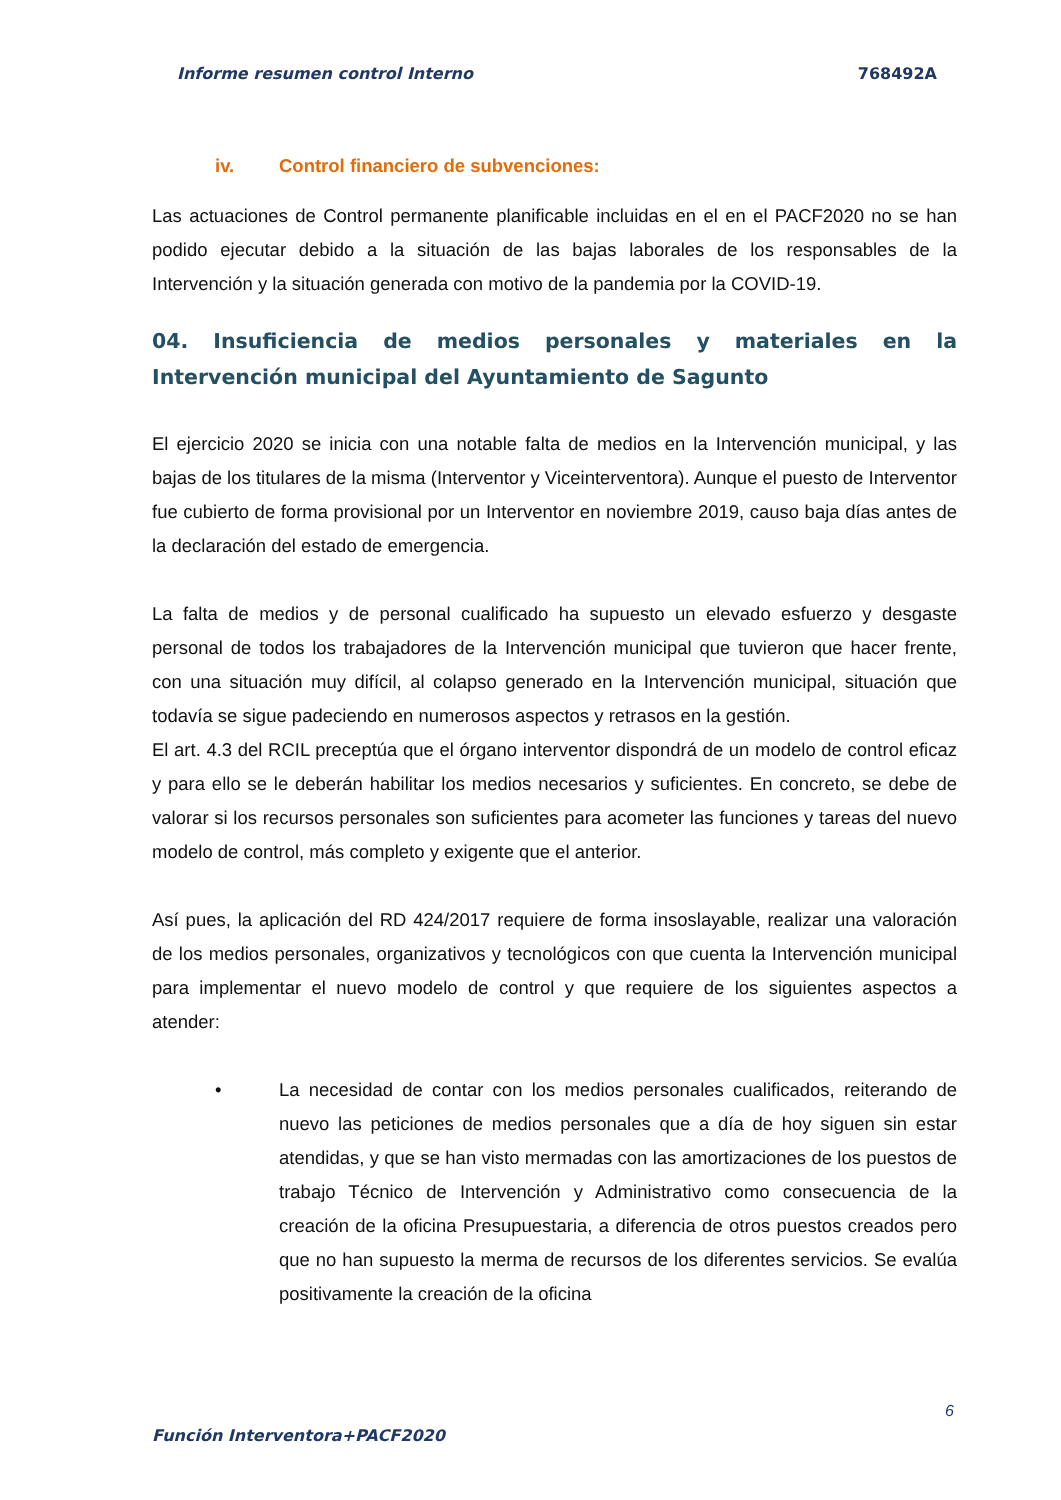Informe resumen control Interno 768492A
iv. Control financiero de subvenciones:
Las actuaciones de Control permanente planificable incluidas en el en el PACF2020 no se han podido ejecutar debido a la situación de las bajas laborales de los responsables de la Intervención y la situación generada con motivo de la pandemia por la COVID-19.
04. Insuficiencia de medios personales y materiales en la Intervención municipal del Ayuntamiento de Sagunto
El ejercicio 2020 se inicia con una notable falta de medios en la Intervención municipal, y las bajas de los titulares de la misma (Interventor y Viceinterventora). Aunque el puesto de Interventor fue cubierto de forma provisional por un Interventor en noviembre 2019, causo baja días antes de la declaración del estado de emergencia.
La falta de medios y de personal cualificado ha supuesto un elevado esfuerzo y desgaste personal de todos los trabajadores de la Intervención municipal que tuvieron que hacer frente, con una situación muy difícil, al colapso generado en la Intervención municipal, situación que todavía se sigue padeciendo en numerosos aspectos y retrasos en la gestión.
El art. 4.3 del RCIL preceptúa que el órgano interventor dispondrá de un modelo de control eficaz y para ello se le deberán habilitar los medios necesarios y suficientes. En concreto, se debe de valorar si los recursos personales son suficientes para acometer las funciones y tareas del nuevo modelo de control, más completo y exigente que el anterior.
Así pues, la aplicación del RD 424/2017 requiere de forma insoslayable, realizar una valoración de los medios personales, organizativos y tecnológicos con que cuenta la Intervención municipal para implementar el nuevo modelo de control y que requiere de los siguientes aspectos a atender:
• La necesidad de contar con los medios personales cualificados, reiterando de nuevo las peticiones de medios personales que a día de hoy siguen sin estar atendidas, y que se han visto mermadas con las amortizaciones de los puestos de trabajo Técnico de Intervención y Administrativo como consecuencia de la creación de la oficina Presupuestaria, a diferencia de otros puestos creados pero que no han supuesto la merma de recursos de los diferentes servicios. Se evalúa positivamente la creación de la oficina
6
Función Interventora+PACF2020